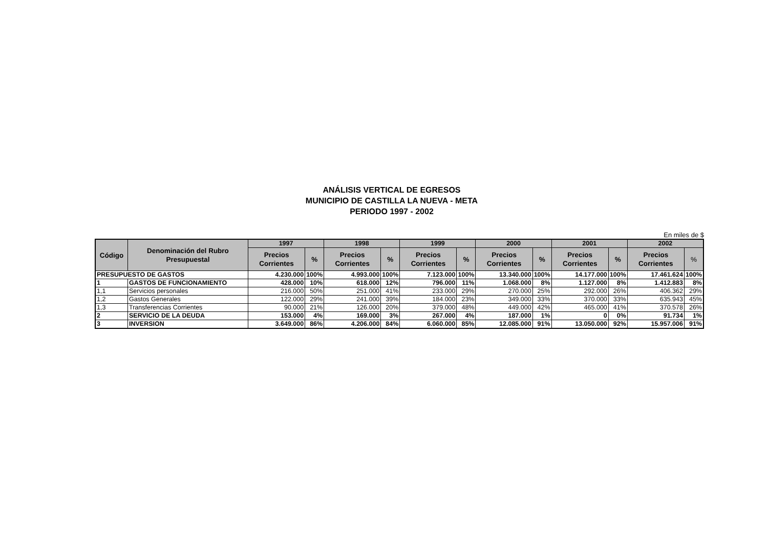ANÁLISIS VERTICAL DE EGRESOS
MUNICIPIO DE CASTILLA LA NUEVA - META
PERIODO 1997 - 2002
En miles de $
| Código | Denominación del Rubro Presupuestal | 1997 | | 1998 | | 1999 | | 2000 | | 2001 | | 2002 | |
| --- | --- | --- | --- | --- | --- | --- | --- | --- | --- | --- | --- | --- | --- |
| | | Precios Corrientes | % | Precios Corrientes | % | Precios Corrientes | % | Precios Corrientes | % | Precios Corrientes | % | Precios Corrientes | % |
| PRESUPUESTO DE GASTOS | | 4.230.000 | 100% | 4.993.000 | 100% | 7.123.000 | 100% | 13.340.000 | 100% | 14.177.000 | 100% | 17.461.624 | 100% |
| 1 | GASTOS DE FUNCIONAMIENTO | 428.000 | 10% | 618.000 | 12% | 796.000 | 11% | 1.068.000 | 8% | 1.127.000 | 8% | 1.412.883 | 8% |
| 1,1 | Servicios personales | 216.000 | 50% | 251.000 | 41% | 233.000 | 29% | 270.000 | 25% | 292.000 | 26% | 406.362 | 29% |
| 1,2 | Gastos Generales | 122.000 | 29% | 241.000 | 39% | 184.000 | 23% | 349.000 | 33% | 370.000 | 33% | 635.943 | 45% |
| 1,3 | Transferencias Corrientes | 90.000 | 21% | 126.000 | 20% | 379.000 | 48% | 449.000 | 42% | 465.000 | 41% | 370.578 | 26% |
| 2 | SERVICIO DE LA DEUDA | 153.000 | 4% | 169.000 | 3% | 267.000 | 4% | 187.000 | 1% | 0 | 0% | 91.734 | 1% |
| 3 | INVERSION | 3.649.000 | 86% | 4.206.000 | 84% | 6.060.000 | 85% | 12.085.000 | 91% | 13.050.000 | 92% | 15.957.006 | 91% |